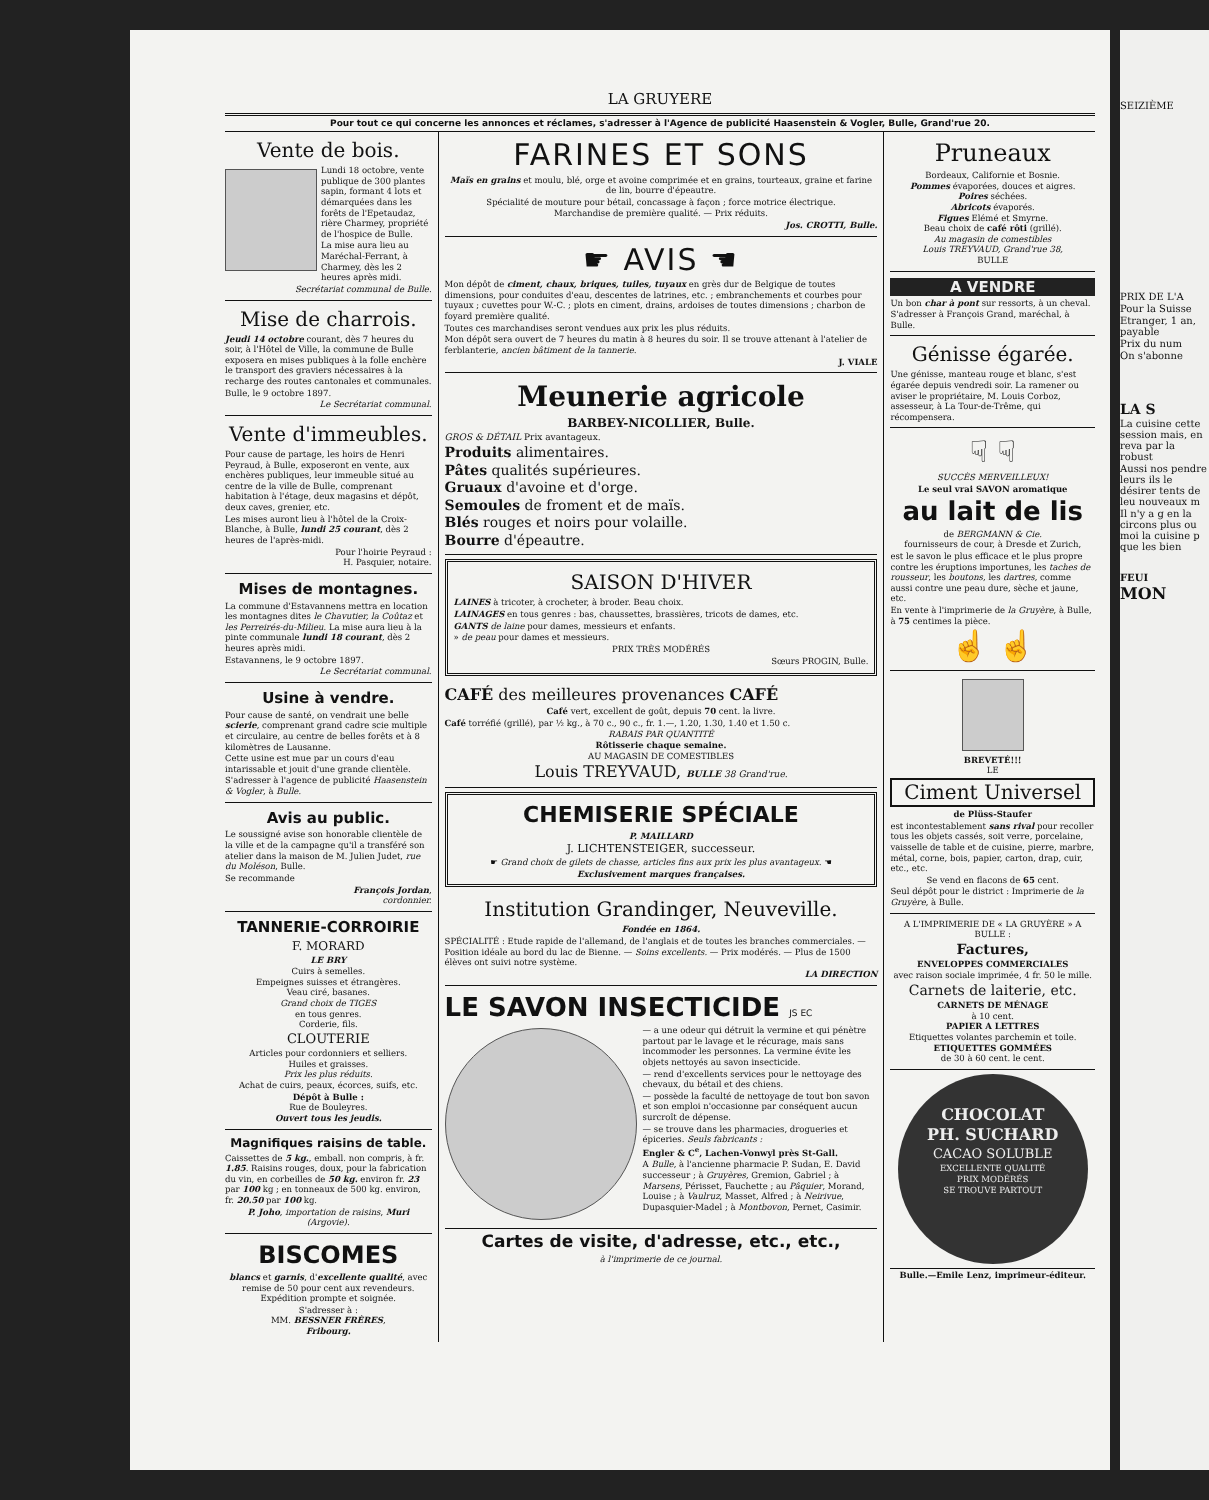LA GRUYERE
Pour tout ce qui concerne les annonces et réclames, s'adresser à l'Agence de publicité Haasenstein & Vogler, Bulle, Grand'rue 20.
Vente de bois.
Lundi 18 octobre, vente publique de 300 plantes sapin, formant 4 lots et démarquées dans les forêts de l'Epetaudaz, rière Charmey, propriété de l'hospice de Bulle.
La mise aura lieu au Maréchal-Ferrant, à Charmey, dès les 2 heures après midi.
Secrétariat communal de Bulle.
Mise de charrois.
Jeudi 14 octobre courant, dès 7 heures du soir, à l'Hôtel de Ville, la commune de Bulle exposera en mises publiques à la folle enchère le transport des graviers nécessaires à la recharge des routes cantonales et communales.
Bulle, le 9 octobre 1897.
Le Secrétariat communal.
Vente d'immeubles.
Pour cause de partage, les hoirs de Henri Peyraud, à Bulle, exposeront en vente, aux enchères publiques, leur immeuble situé au centre de la ville de Bulle, comprenant habitation à l'étage, deux magasins et dépôt, deux caves, grenier, etc.
Les mises auront lieu à l'hôtel de la Croix-Blanche, à Bulle, lundi 25 courant, dès 2 heures de l'après-midi.
Pour l'hoirie Peyraud :
H. Pasquier, notaire.
Mises de montagnes.
La commune d'Estavannens mettra en location les montagnes dites le Chavutier, la Coûtaz et les Perreirés-du-Milieu. La mise aura lieu à la pinte communale lundi 18 courant, dès 2 heures après midi.
Estavannens, le 9 octobre 1897.
Le Secrétariat communal.
Usine à vendre.
Pour cause de santé, on vendrait une belle scierie, comprenant grand cadre scie multiple et circulaire, au centre de belles forêts et à 8 kilomètres de Lausanne.
Cette usine est mue par un cours d'eau intarissable et jouit d'une grande clientèle.
S'adresser à l'agence de publicité Haasenstein & Vogler, à Bulle.
Avis au public.
Le soussigné avise son honorable clientèle de la ville et de la campagne qu'il a transféré son atelier dans la maison de M. Julien Judet, rue du Moléson, Bulle.
Se recommande
François Jordan,
cordonnier.
TANNERIE-CORROIRIE
F. MORARD
LE BRY
Cuirs à semelles.
Empeignes suisses et étrangères.
Veau ciré, basanes.
Grand choix de TIGES
en tous genres.
Corderie, fils.
CLOUTERIE
Articles pour cordonniers et selliers.
Huiles et graisses.
Prix les plus réduits.
Achat de cuirs, peaux, écorces, suifs, etc.
Dépôt à Bulle :
Rue de Bouleyres.
Ouvert tous les jeudis.
Magnifiques raisins de table.
Caissettes de 5 kg., emball. non compris, à fr. 1.85. Raisins rouges, doux, pour la fabrication du vin, en corbeilles de 50 kg. environ fr. 23 par 100 kg ; en tonneaux de 500 kg. environ, fr. 20.50 par 100 kg.
P. Joho, importation de raisins, Muri (Argovie).
BISCOMES
blancs et garnis, d'excellente qualité, avec remise de 50 pour cent aux revendeurs. Expédition prompte et soignée.
S'adresser à :
MM. BESSNER FRÈRES,
Fribourg.
FARINES ET SONS
Maïs en grains et moulu, blé, orge et avoine comprimée et en grains, tourteaux, graine et farine de lin, bourre d'épeautre.
Spécialité de mouture pour bétail, concassage à façon ; force motrice électrique.
Marchandise de première qualité. — Prix réduits.
Jos. CROTTI, Bulle.
☛ AVIS ☚
Mon dépôt de ciment, chaux, briques, tuiles, tuyaux en grès dur de Belgique de toutes dimensions, pour conduites d'eau, descentes de latrines, etc. ; embranchements et courbes pour tuyaux ; cuvettes pour W.-C. ; plots en ciment, drains, ardoises de toutes dimensions ; charbon de foyard première qualité.
Toutes ces marchandises seront vendues aux prix les plus réduits.
Mon dépôt sera ouvert de 7 heures du matin à 8 heures du soir. Il se trouve attenant à l'atelier de ferblanterie, ancien bâtiment de la tannerie.
J. VIALE
Meunerie agricole
BARBEY-NICOLLIER, Bulle.
GROS & DÉTAIL Prix avantageux.
Produits alimentaires.
Pâtes qualités supérieures.
Gruaux d'avoine et d'orge.
Semoules de froment et de maïs.
Blés rouges et noirs pour volaille.
Bourre d'épeautre.
SAISON D'HIVER
LAINES à tricoter, à crocheter, à broder. Beau choix.
LAINAGES en tous genres : bas, chaussettes, brassières, tricots de dames, etc.
GANTS de laine pour dames, messieurs et enfants.
» de peau pour dames et messieurs.
PRIX TRÈS MODÉRÉS
Sœurs PROGIN, Bulle.
CAFÉ des meilleures provenances CAFÉ
Café vert, excellent de goût, depuis 70 cent. la livre.
Café torréfié (grillé), par ½ kg., à 70 c., 90 c., fr. 1.—, 1.20, 1.30, 1.40 et 1.50 c.
RABAIS PAR QUANTITÉ
Rôtisserie chaque semaine.
AU MAGASIN DE COMESTIBLES
Louis TREYVAUD, BULLE 38 Grand'rue.
CHEMISERIE SPÉCIALE
P. MAILLARD
J. LICHTENSTEIGER, successeur.
☛ Grand choix de gilets de chasse, articles fins aux prix les plus avantageux. ☚
Exclusivement marques françaises.
Institution Grandinger, Neuveville.
Fondée en 1864.
SPÉCIALITÉ : Etude rapide de l'allemand, de l'anglais et de toutes les branches commerciales. — Position idéale au bord du lac de Bienne. — Soins excellents. — Prix modérés. — Plus de 1500 élèves ont suivi notre système.
LA DIRECTION
LE SAVON INSECTICIDE JS EC
— a une odeur qui détruit la vermine et qui pénètre partout par le lavage et le récurage, mais sans incommoder les personnes. La vermine évite les objets nettoyés au savon insecticide.
— rend d'excellents services pour le nettoyage des chevaux, du bétail et des chiens.
— possède la faculté de nettoyage de tout bon savon et son emploi n'occasionne par conséquent aucun surcroît de dépense.
— se trouve dans les pharmacies, drogueries et épiceries. Seuls fabricants :
Engler & C<sup>e</sup>, Lachen-Vonwyl près St-Gall.
A Bulle, à l'ancienne pharmacie P. Sudan, E. David successeur ; à Gruyères, Gremion, Gabriel ; à Marsens, Périsset, Fauchette ; au Pâquier, Morand, Louise ; à Vaulruz, Masset, Alfred ; à Neirivue, Dupasquier-Madel ; à Montbovon, Pernet, Casimir.
Cartes de visite, d'adresse, etc., etc.,
à l'imprimerie de ce journal.
Pruneaux
Bordeaux, Californie et Bosnie.
Pommes évaporées, douces et aigres.
Poires séchées.
Abricots évaporés.
Figues Elémé et Smyrne.
Beau choix de café rôti (grillé).
Au magasin de comestibles
Louis TREYVAUD, Grand'rue 38,
BULLE
A VENDRE
Un bon char à pont sur ressorts, à un cheval. S'adresser à François Grand, maréchal, à Bulle.
Génisse égarée.
Une génisse, manteau rouge et blanc, s'est égarée depuis vendredi soir. La ramener ou aviser le propriétaire, M. Louis Corboz, assesseur, à La Tour-de-Trême, qui récompensera.
☟ ☟
SUCCÈS MERVEILLEUX!
Le seul vrai SAVON aromatique
au lait de lis
de BERGMANN & Cie.
fournisseurs de cour, à Dresde et Zurich,
est le savon le plus efficace et le plus propre contre les éruptions importunes, les taches de rousseur, les boutons, les dartres, comme aussi contre une peau dure, sèche et jaune, etc.
En vente à l'imprimerie de la Gruyère, à Bulle, à 75 centimes la pièce.
☝ ☝
BREVETÉ!!!
LE
Ciment Universel
de Plüss-Staufer
est incontestablement sans rival pour recoller tous les objets cassés, soit verre, porcelaine, vaisselle de table et de cuisine, pierre, marbre, métal, corne, bois, papier, carton, drap, cuir, etc., etc.
Se vend en flacons de 65 cent.
Seul dépôt pour le district : Imprimerie de la Gruyère, à Bulle.
A L'IMPRIMERIE DE « LA GRUYÈRE » A BULLE :
Factures,
ENVELOPPES COMMERCIALES
avec raison sociale imprimée, 4 fr. 50 le mille.
Carnets de laiterie, etc.
CARNETS DE MÉNAGE
à 10 cent.
PAPIER A LETTRES
Etiquettes volantes parchemin et toile.
ETIQUETTES GOMMÉES
de 30 à 60 cent. le cent.
CHOCOLAT
PH. SUCHARD
CACAO SOLUBLE
EXCELLENTE QUALITÉ
PRIX MODÉRÉS
SE TROUVE PARTOUT
Bulle.—Emile Lenz, imprimeur-éditeur.
SEIZIÈME
PRIX DE L'A
Pour la Suisse
Etranger, 1 an, payable
Prix du num
On s'abonne
LA S
La cuisine cette session mais, en reva par la robust
Aussi nos pendre leurs ils le désirer tents de leu nouveaux m
Il n'y a g en la circons plus ou moi la cuisine p que les bien
FEUI
MON